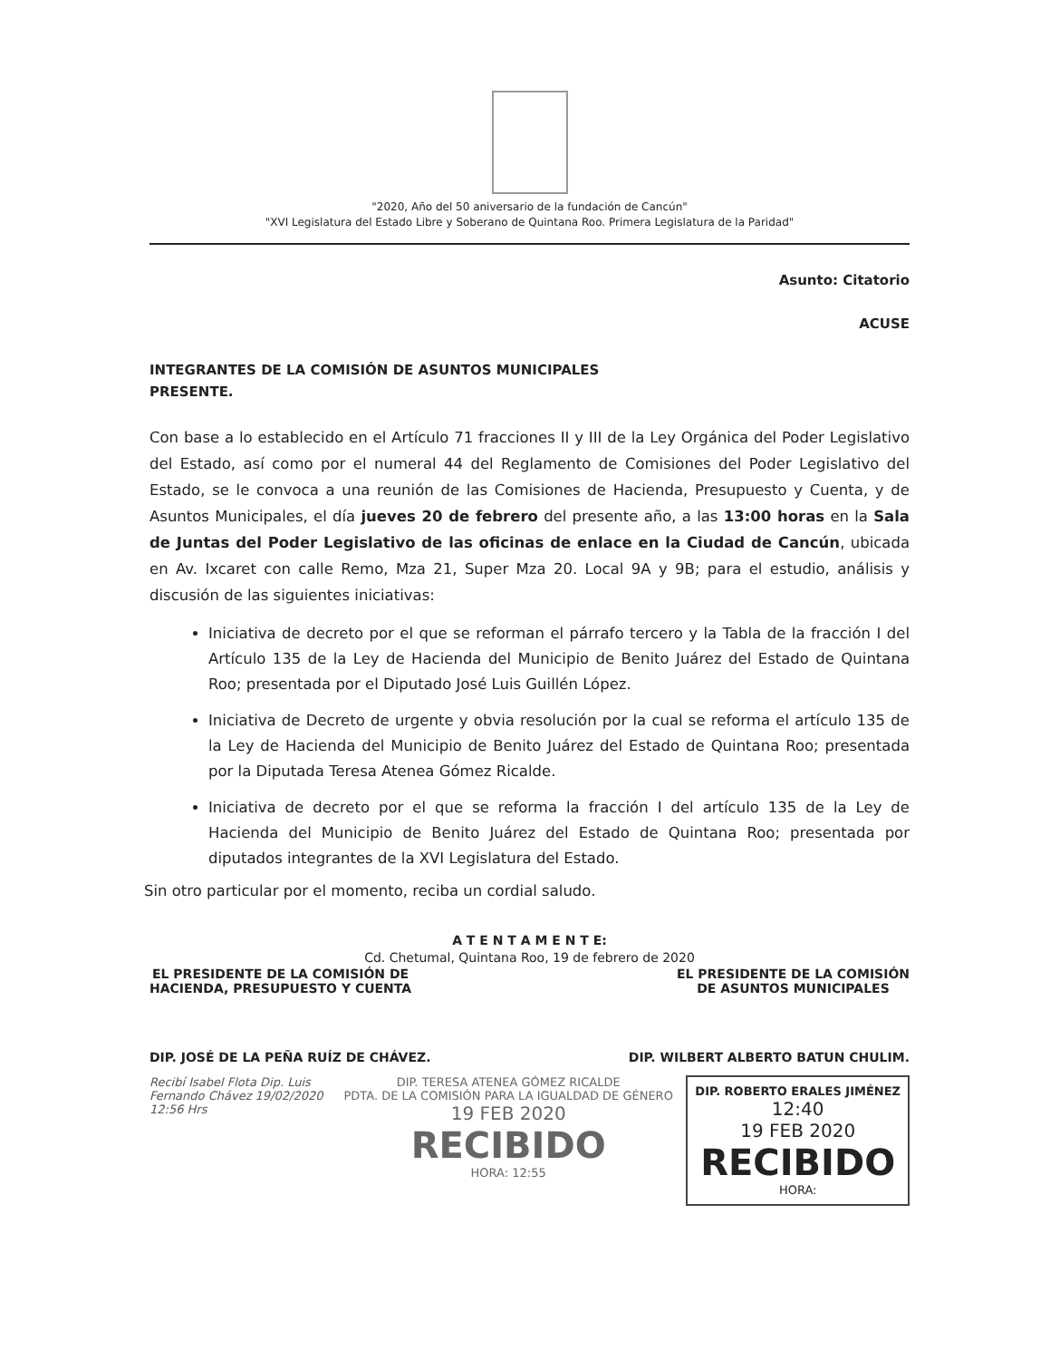"2020, Año del 50 aniversario de la fundación de Cancún"
"XVI Legislatura del Estado Libre y Soberano de Quintana Roo. Primera Legislatura de la Paridad"
Asunto: Citatorio
ACUSE
INTEGRANTES DE LA COMISIÓN DE ASUNTOS MUNICIPALES
PRESENTE.
Con base a lo establecido en el Artículo 71 fracciones II y III de la Ley Orgánica del Poder Legislativo del Estado, así como por el numeral 44 del Reglamento de Comisiones del Poder Legislativo del Estado, se le convoca a una reunión de las Comisiones de Hacienda, Presupuesto y Cuenta, y de Asuntos Municipales, el día jueves 20 de febrero del presente año, a las 13:00 horas en la Sala de Juntas del Poder Legislativo de las oficinas de enlace en la Ciudad de Cancún, ubicada en Av. Ixcaret con calle Remo, Mza 21, Super Mza 20. Local 9A y 9B; para el estudio, análisis y discusión de las siguientes iniciativas:
Iniciativa de decreto por el que se reforman el párrafo tercero y la Tabla de la fracción I del Artículo 135 de la Ley de Hacienda del Municipio de Benito Juárez del Estado de Quintana Roo; presentada por el Diputado José Luis Guillén López.
Iniciativa de Decreto de urgente y obvia resolución por la cual se reforma el artículo 135 de la Ley de Hacienda del Municipio de Benito Juárez del Estado de Quintana Roo; presentada por la Diputada Teresa Atenea Gómez Ricalde.
Iniciativa de decreto por el que se reforma la fracción I del artículo 135 de la Ley de Hacienda del Municipio de Benito Juárez del Estado de Quintana Roo; presentada por diputados integrantes de la XVI Legislatura del Estado.
Sin otro particular por el momento, reciba un cordial saludo.
A T E N T A M E N T E:
Cd. Chetumal, Quintana Roo, 19 de febrero de 2020
EL PRESIDENTE DE LA COMISIÓN DE
HACIENDA, PRESUPUESTO Y CUENTA
EL PRESIDENTE DE LA COMISIÓN
DE ASUNTOS MUNICIPALES
DIP. JOSÉ DE LA PEÑA RUÍZ DE CHÁVEZ.
DIP. WILBERT ALBERTO BATUN CHULIM.
Recibí Isabel Flota Dip. Luis Fernando Chávez 19/02/2020 12:56 Hrs
DIP. TERESA ATENEA GÓMEZ RICALDE
PDTA. DE LA COMISIÓN PARA LA IGUALDAD DE GÉNERO
19 FEB 2020
RECIBIDO
HORA: 12:55
DIP. ROBERTO ERALES JIMÉNEZ
12:40
19 FEB 2020
RECIBIDO
HORA: